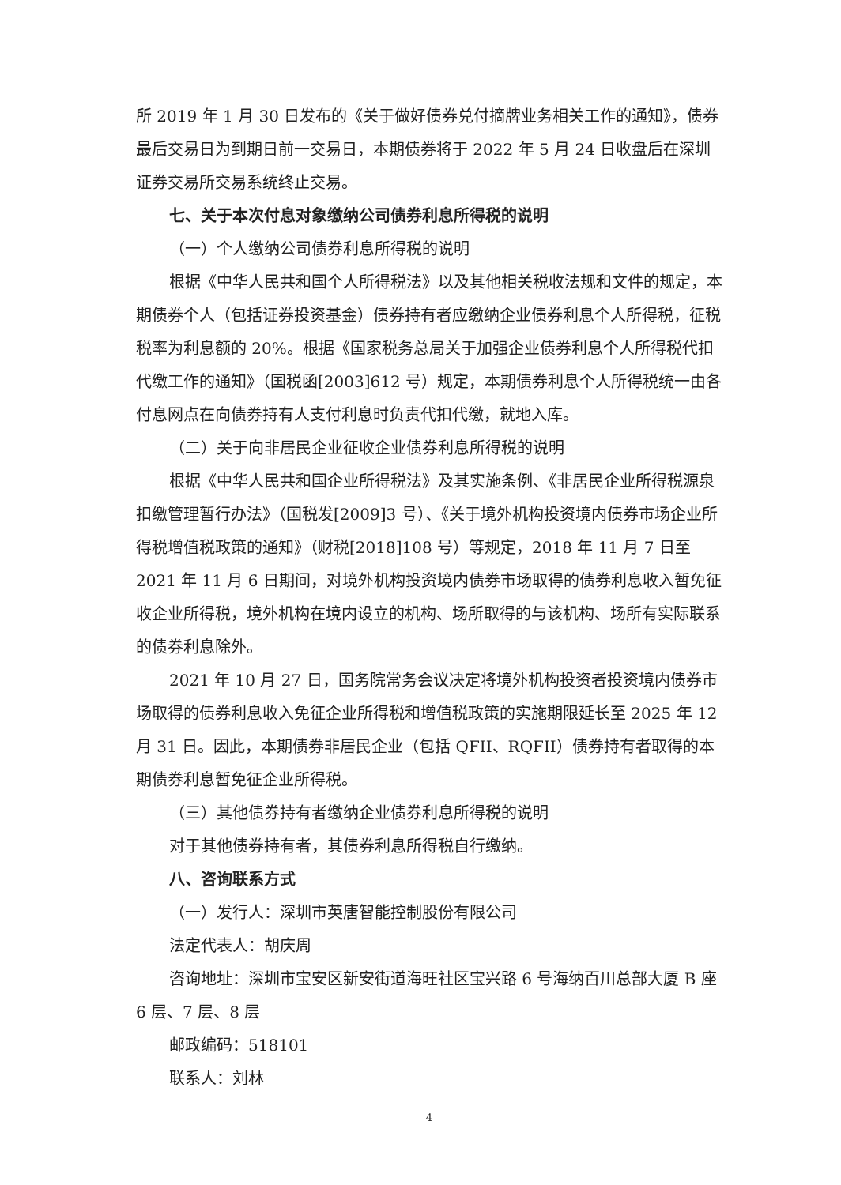所 2019 年 1 月 30 日发布的《关于做好债券兑付摘牌业务相关工作的通知》，债券最后交易日为到期日前一交易日，本期债券将于 2022 年 5 月 24 日收盘后在深圳证券交易所交易系统终止交易。
七、关于本次付息对象缴纳公司债券利息所得税的说明
（一）个人缴纳公司债券利息所得税的说明
根据《中华人民共和国个人所得税法》以及其他相关税收法规和文件的规定，本期债券个人（包括证券投资基金）债券持有者应缴纳企业债券利息个人所得税，征税税率为利息额的 20%。根据《国家税务总局关于加强企业债券利息个人所得税代扣代缴工作的通知》（国税函[2003]612 号）规定，本期债券利息个人所得税统一由各付息网点在向债券持有人支付利息时负责代扣代缴，就地入库。
（二）关于向非居民企业征收企业债券利息所得税的说明
根据《中华人民共和国企业所得税法》及其实施条例、《非居民企业所得税源泉扣缴管理暂行办法》（国税发[2009]3 号）、《关于境外机构投资境内债券市场企业所得税增值税政策的通知》（财税[2018]108 号）等规定，2018 年 11 月 7 日至 2021 年 11 月 6 日期间，对境外机构投资境内债券市场取得的债券利息收入暂免征收企业所得税，境外机构在境内设立的机构、场所取得的与该机构、场所有实际联系的债券利息除外。
2021 年 10 月 27 日，国务院常务会议决定将境外机构投资者投资境内债券市场取得的债券利息收入免征企业所得税和增值税政策的实施期限延长至 2025 年 12 月 31 日。因此，本期债券非居民企业（包括 QFII、RQFII）债券持有者取得的本期债券利息暂免征企业所得税。
（三）其他债券持有者缴纳企业债券利息所得税的说明
对于其他债券持有者，其债券利息所得税自行缴纳。
八、咨询联系方式
（一）发行人：深圳市英唐智能控制股份有限公司
法定代表人：胡庆周
咨询地址：深圳市宝安区新安街道海旺社区宝兴路 6 号海纳百川总部大厦 B 座 6 层、7 层、8 层
邮政编码：518101
联系人：刘林
4